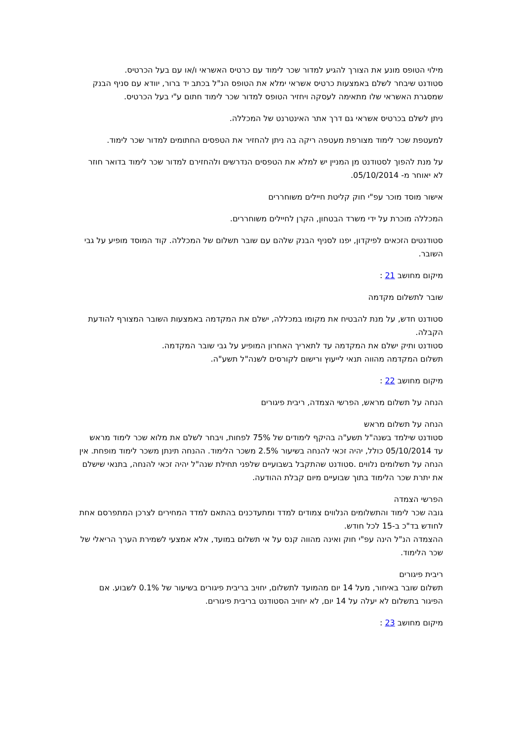מילוי הטופס מונע את הצורך להגיע למדור שכר לימוד עם כרטיס האשראי ו/או עם בעל הכרטיס.
סטודנט שיבחר לשלם באמצעות כרטיס אשראי ימלא את הטופס הנ"ל בכתב יד ברור, יוודא עם סניף הבנק שמסגרת האשראי שלו מתאימה לעסקה ויחזיר הטופס למדור שכר לימוד חתום ע"י בעל הכרטיס.
ניתן לשלם בכרטיס אשראי גם דרך אתר האינטרנט של המכללה.
למעטפת שכר לימוד מצורפת מעטפה ריקה בה ניתן להחזיר את הטפסים החתומים למדור שכר לימוד.
על מנת להפוך לסטודנט מן המניין יש למלא את הטפסים הנדרשים ולהחזירם למדור שכר לימוד בדואר חוזר לא יאוחר מ- 05/10/2014.
אישור מוסד מוכר עפ"י חוק קליטת חיילים משוחררים
המכללה מוכרת על ידי משרד הבטחון, הקרן לחיילים משוחררים.
סטודנטים הזכאים לפיקדון, יפנו לסניף הבנק שלהם עם שובר תשלום של המכללה. קוד המוסד מופיע על גבי השובר.
מיקום מחושב 21 :
שובר לתשלום מקדמה
סטודנט חדש, על מנת להבטיח את מקומו במכללה, ישלם את המקדמה באמצעות השובר המצורף להודעת הקבלה.
סטודנט ותיק ישלם את המקדמה עד לתאריך האחרון המופיע על גבי שובר המקדמה.
תשלום המקדמה מהווה תנאי לייעוץ ורישום לקורסים לשנה"ל תשע"ה.
מיקום מחושב 22 :
הנחה על תשלום מראש, הפרשי הצמדה, ריבית פיגורים
הנחה על תשלום מראש
סטודנט שילמד בשנה"ל תשע"ה בהיקף לימודים של 75% לפחות, ויבחר לשלם את מלוא שכר לימוד מראש עד 05/10/2014 כולל, יהיה זכאי להנחה בשיעור 2.5% משכר הלימוד. ההנחה תינתן משכר לימוד מופחת. אין הנחה על תשלומים נלווים .סטודנט שהתקבל בשבועיים שלפני תחילת שנה"ל יהיה זכאי להנחה, בתנאי שישלם את יתרת שכר הלימוד בתוך שבועיים מיום קבלת ההודעה.
הפרשי הצמדה
גובה שכר לימוד והתשלומים הנלווים צמודים למדד ומתעדכנים בהתאם למדד המחירים לצרכן המתפרסם אחת לחודש בד"כ ב-15 לכל חודש.
ההצמדה הנ"ל הינה עפ"י חוק ואינה מהווה קנס על אי תשלום במועד, אלא אמצעי לשמירת הערך הריאלי של שכר הלימוד.
ריבית פיגורים
תשלום שובר באיחור, מעל 14 יום מהמועד לתשלום, יחויב בריבית פיגורים בשיעור של 0.1% לשבוע. אם הפיגור בתשלום לא יעלה על 14 יום, לא יחויב הסטודנט בריבית פיגורים.
מיקום מחושב 23 :